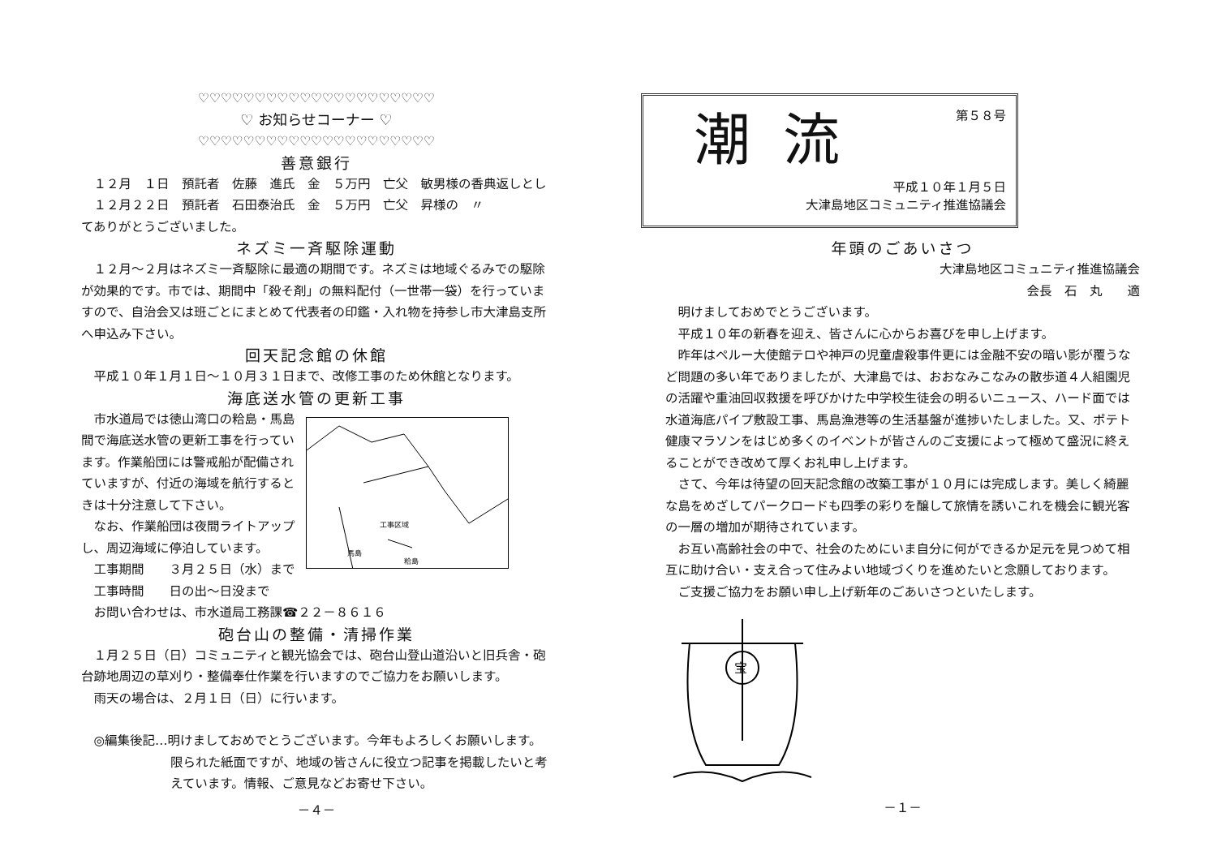♡♡♡♡♡♡♡♡♡♡♡♡♡♡♡♡♡♡♡♡♡
♡ お知らせコーナー ♡
♡♡♡♡♡♡♡♡♡♡♡♡♡♡♡♡♡♡♡♡♡
善意銀行
１２月　１日　預託者　佐藤　進氏　金　５万円　亡父　敏男様の香典返しとし
１２月２２日　預託者　石田泰治氏　金　５万円　亡父　昇様の　〃
てありがとうございました。
ネズミ一斉駆除運動
１２月～２月はネズミ一斉駆除に最適の期間です。ネズミは地域ぐるみでの駆除が効果的です。市では、期間中「殺そ剤」の無料配付（一世帯一袋）を行っていますので、自治会又は班ごとにまとめて代表者の印鑑・入れ物を持参し市大津島支所へ申込み下さい。
回天記念館の休館
平成１０年１月１日～１０月３１日まで、改修工事のため休館となります。
海底送水管の更新工事
市水道局では徳山湾口の粭島・馬島間で海底送水管の更新工事を行っています。作業船団には警戒船が配備されていますが、付近の海域を航行するときは十分注意して下さい。
なお、作業船団は夜間ライトアップし、周辺海域に停泊しています。
工事期間　　３月２５日（水）まで
工事区域
馬島
粭島
工事時間　　日の出～日没まで
お問い合わせは、市水道局工務課☎２２－８６１６
砲台山の整備・清掃作業
１月２５日（日）コミュニティと観光協会では、砲台山登山道沿いと旧兵舎・砲台跡地周辺の草刈り・整備奉仕作業を行いますのでご協力をお願いします。
雨天の場合は、２月１日（日）に行います。
◎編集後記…明けましておめでとうございます。今年もよろしくお願いします。
限られた紙面ですが、地域の皆さんに役立つ記事を掲載したいと考えています。情報、ご意見などお寄せ下さい。
－４－
第５８号
潮流
平成１０年１月５日
大津島地区コミュニティ推進協議会
年頭のごあいさつ
大津島地区コミュニティ推進協議会
会長　石　丸　　適
明けましておめでとうございます。
平成１０年の新春を迎え、皆さんに心からお喜びを申し上げます。
昨年はペルー大使館テロや神戸の児童虐殺事件更には金融不安の暗い影が覆うなど問題の多い年でありましたが、大津島では、おおなみこなみの散歩道４人組園児の活躍や重油回収救援を呼びかけた中学校生徒会の明るいニュース、ハード面では水道海底パイプ敷設工事、馬島漁港等の生活基盤が進捗いたしました。又、ポテト健康マラソンをはじめ多くのイベントが皆さんのご支援によって極めて盛況に終えることができ改めて厚くお礼申し上げます。
さて、今年は待望の回天記念館の改築工事が１０月には完成します。美しく綺麗な島をめざしてパークロードも四季の彩りを醸して旅情を誘いこれを機会に観光客の一層の増加が期待されています。
お互い高齢社会の中で、社会のためにいま自分に何ができるか足元を見つめて相互に助け合い・支え合って住みよい地域づくりを進めたいと念願しております。
ご支援ご協力をお願い申し上げ新年のごあいさつといたします。
宝
－１－